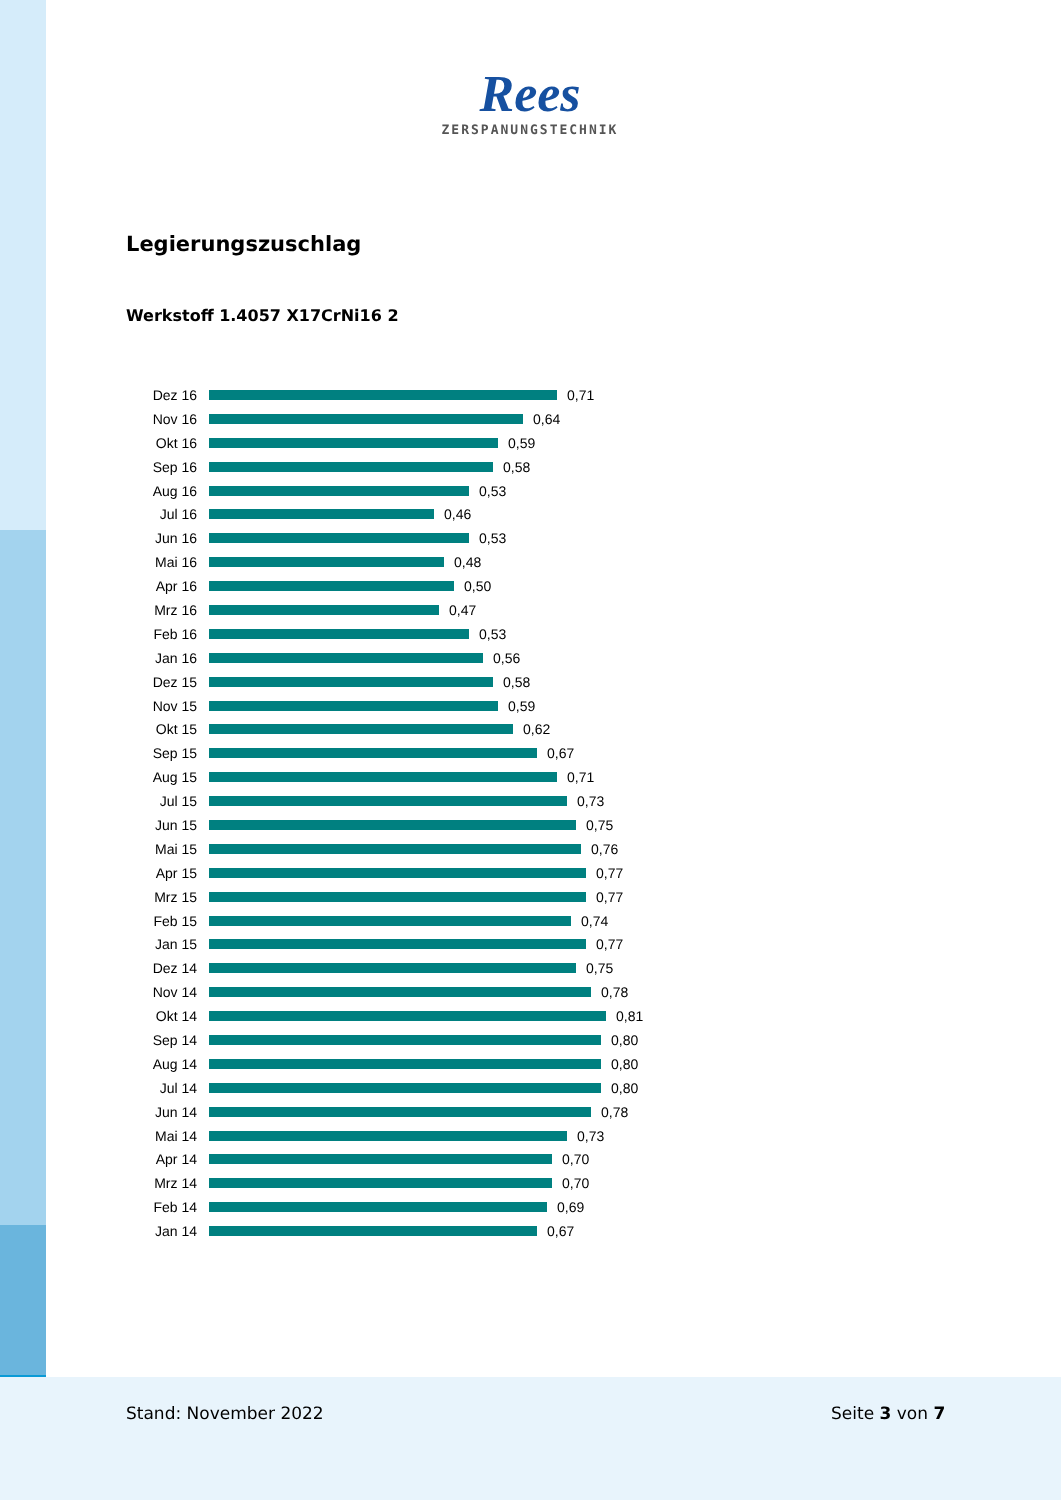Rees
ZERSPANUNGSTECHNIK
Legierungszuschlag
Werkstoff 1.4057 X17CrNi16 2
Dez 16 0,71
Nov 16 0,64
Okt 16 0,59
Sep 16 0,58
Aug 16 0,53
Jul 16 0,46
Jun 16 0,53
Mai 16 0,48
Apr 16 0,50
Mrz 16 0,47
Feb 16 0,53
Jan 16 0,56
Dez 15 0,58
Nov 15 0,59
Okt 15 0,62
Sep 15 0,67
Aug 15 0,71
Jul 15 0,73
Jun 15 0,75
Mai 15 0,76
Apr 15 0,77
Mrz 15 0,77
Feb 15 0,74
Jan 15 0,77
Dez 14 0,75
Nov 14 0,78
Okt 14 0,81
Sep 14 0,80
Aug 14 0,80
Jul 14 0,80
Jun 14 0,78
Mai 14 0,73
Apr 14 0,70
Mrz 14 0,70
Feb 14 0,69
Jan 14 0,67
Stand: November 2022 Seite 3 von 7